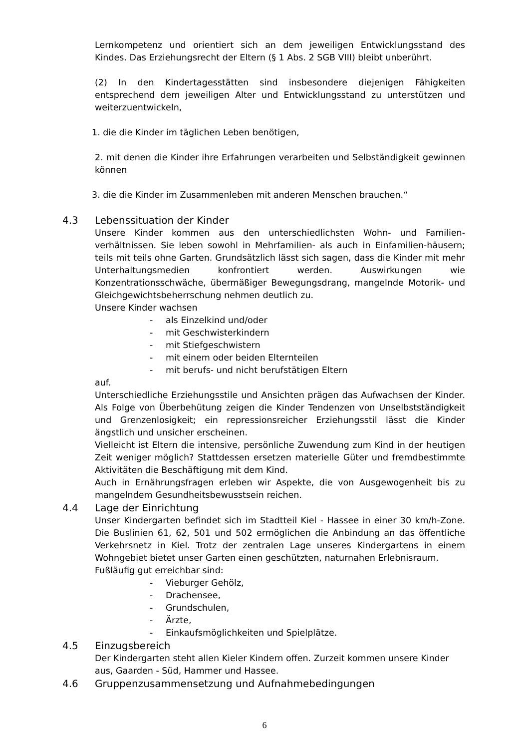Lernkompetenz und orientiert sich an dem jeweiligen Entwicklungsstand des Kindes. Das Erziehungsrecht der Eltern (§ 1 Abs. 2 SGB VIII) bleibt unberührt.
(2) In den Kindertagesstätten sind insbesondere diejenigen Fähigkeiten entsprechend dem jeweiligen Alter und Entwicklungsstand zu unterstützen und weiterzuentwickeln,
1. die die Kinder im täglichen Leben benötigen,
2. mit denen die Kinder ihre Erfahrungen verarbeiten und Selbständigkeit gewinnen können
3. die die Kinder im Zusammenleben mit anderen Menschen brauchen.“
4.3 Lebenssituation der Kinder
Unsere Kinder kommen aus den unterschiedlichsten Wohn- und Familien-verhältnissen. Sie leben sowohl in Mehrfamilien- als auch in Einfamilien-häusern; teils mit teils ohne Garten. Grundsätzlich lässt sich sagen, dass die Kinder mit mehr Unterhaltungsmedien konfrontiert werden. Auswirkungen wie Konzentrationsschwäche, übermäßiger Bewegungsdrang, mangelnde Motorik- und Gleichgewichtsbeherrschung nehmen deutlich zu.
Unsere Kinder wachsen
- als Einzelkind und/oder
- mit Geschwisterkindern
- mit Stiefgeschwistern
- mit einem oder beiden Elternteilen
- mit berufs- und nicht berufstätigen Eltern
auf.
Unterschiedliche Erziehungsstile und Ansichten prägen das Aufwachsen der Kinder. Als Folge von Überbehütung zeigen die Kinder Tendenzen von Unselbstständigkeit und Grenzenlosigkeit; ein repressionsreicher Erziehungsstil lässt die Kinder ängstlich und unsicher erscheinen.
Vielleicht ist Eltern die intensive, persönliche Zuwendung zum Kind in der heutigen Zeit weniger möglich? Stattdessen ersetzen materielle Güter und fremdbestimmte Aktivitäten die Beschäftigung mit dem Kind.
Auch in Ernährungsfragen erleben wir Aspekte, die von Ausgewogenheit bis zu mangelndem Gesundheitsbewusstsein reichen.
4.4 Lage der Einrichtung
Unser Kindergarten befindet sich im Stadtteil Kiel - Hassee in einer 30 km/h-Zone. Die Buslinien 61, 62, 501 und 502 ermöglichen die Anbindung an das öffentliche Verkehrsnetz in Kiel. Trotz der zentralen Lage unseres Kindergartens in einem Wohngebiet bietet unser Garten einen geschützten, naturnahen Erlebnisraum.
Fußläufig gut erreichbar sind:
- Vieburger Gehölz,
- Drachensee,
- Grundschulen,
- Ärzte,
- Einkaufsmöglichkeiten und Spielplätze.
4.5 Einzugsbereich
Der Kindergarten steht allen Kieler Kindern offen. Zurzeit kommen unsere Kinder aus, Gaarden - Süd, Hammer und Hassee.
4.6 Gruppenzusammensetzung und Aufnahmebedingungen
6